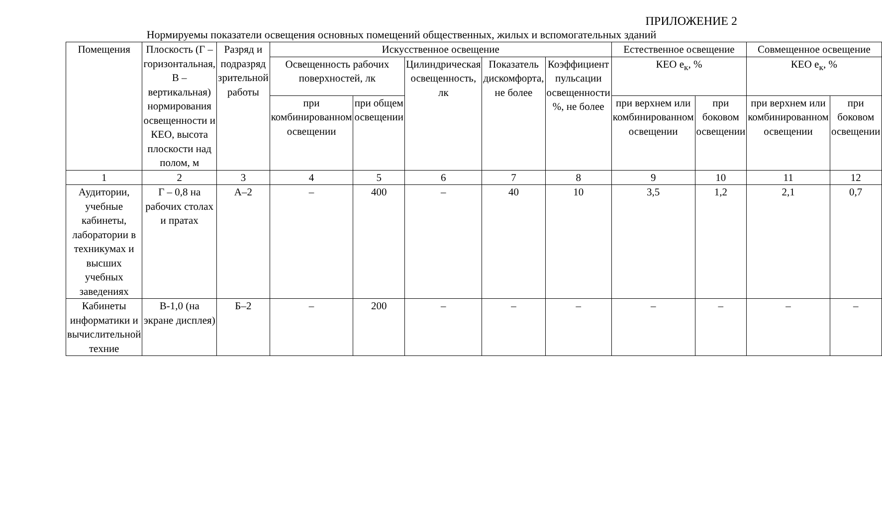ПРИЛОЖЕНИЕ 2
Нормируемы показатели освещения основных помещений общественных, жилых и вспомогательных зданий
| Помещения | Плоскость (Г – горизонтальная, В – вертикальная) нормирования освещенности и КЕО, высота плоскости над полом, м | Разряд и подразряд зрительной работы | Искусственное освещение | | | | | Естественное освещение | | Совмещенное освещение | |
| --- | --- | --- | --- | --- | --- | --- | --- | --- | --- | --- | --- |
| | | | Освещенность рабочих поверхностей, лк | | Цилиндрическая освещенность, лк | Показатель дискомфорта, не более | Коэффициент пульсации освещенности %, не более | КЕО е<sub>к</sub>, % | | КЕО е<sub>к</sub>, % | |
| | | | при комбинированном освещении | при общем освещении | | | | при верхнем или комбинированном освещении | при боковом освещении | при верхнем или комбинированном освещении | при боковом освещении |
| 1 | 2 | 3 | 4 | 5 | 6 | 7 | 8 | 9 | 10 | 11 | 12 |
| Аудитории, учебные кабинеты, лаборатории в техникумах и высших учебных заведениях | Г – 0,8 на рабочих столах и пратах | А–2 | – | 400 | – | 40 | 10 | 3,5 | 1,2 | 2,1 | 0,7 |
| Кабинеты информатики и вычислительной техние | В-1,0 (на экране дисплея) | Б–2 | – | 200 | – | – | – | – | – | – | – |